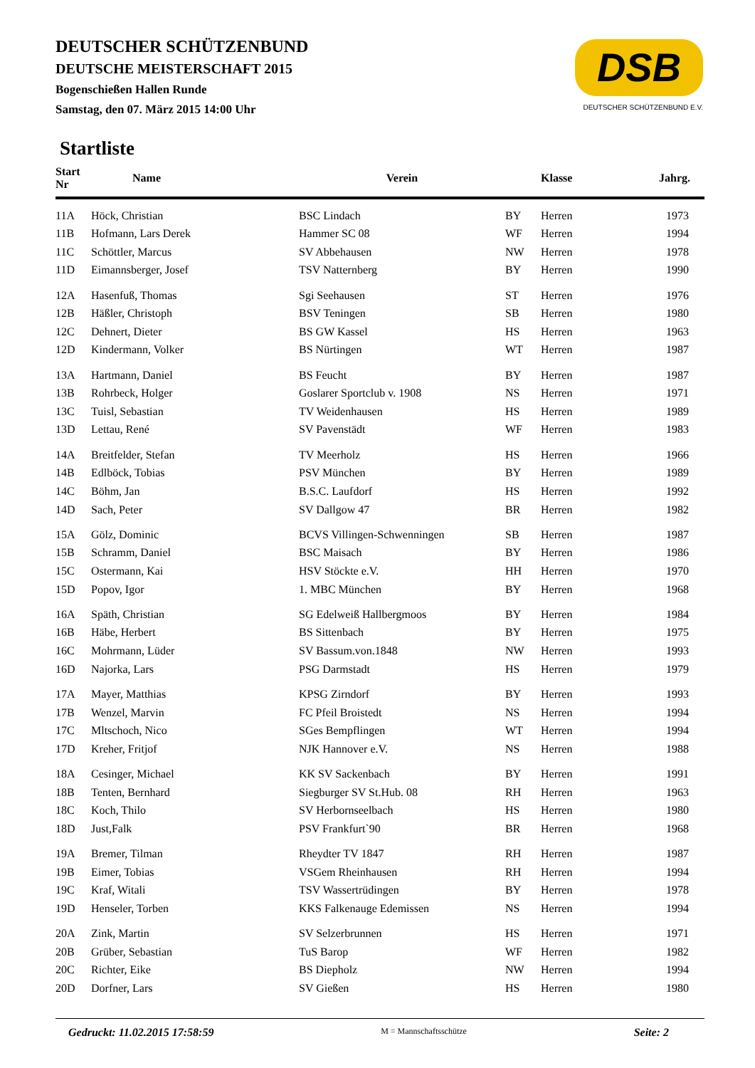DEUTSCHER SCHÜTZENBUND
DEUTSCHE MEISTERSCHAFT 2015
Bogenschießen Hallen Runde
Samstag, den 07. März 2015 14:00 Uhr
DSB
DEUTSCHER SCHÜTZENBUND E.V.
Startliste
| Start Nr | Name | Verein | | Klasse | Jahrg. |
| --- | --- | --- | --- | --- | --- |
| 11A | Höck, Christian | BSC Lindach | BY | Herren | 1973 |
| 11B | Hofmann, Lars Derek | Hammer SC 08 | WF | Herren | 1994 |
| 11C | Schöttler, Marcus | SV Abbehausen | NW | Herren | 1978 |
| 11D | Eimannsberger, Josef | TSV Natternberg | BY | Herren | 1990 |
| 12A | Hasenfuß, Thomas | Sgi Seehausen | ST | Herren | 1976 |
| 12B | Häßler, Christoph | BSV Teningen | SB | Herren | 1980 |
| 12C | Dehnert, Dieter | BS GW Kassel | HS | Herren | 1963 |
| 12D | Kindermann, Volker | BS Nürtingen | WT | Herren | 1987 |
| 13A | Hartmann, Daniel | BS Feucht | BY | Herren | 1987 |
| 13B | Rohrbeck, Holger | Goslarer Sportclub v. 1908 | NS | Herren | 1971 |
| 13C | Tuisl, Sebastian | TV Weidenhausen | HS | Herren | 1989 |
| 13D | Lettau, René | SV Pavenstädt | WF | Herren | 1983 |
| 14A | Breitfelder, Stefan | TV Meerholz | HS | Herren | 1966 |
| 14B | Edlböck, Tobias | PSV München | BY | Herren | 1989 |
| 14C | Böhm, Jan | B.S.C. Laufdorf | HS | Herren | 1992 |
| 14D | Sach, Peter | SV Dallgow 47 | BR | Herren | 1982 |
| 15A | Gölz, Dominic | BCVS Villingen-Schwenningen | SB | Herren | 1987 |
| 15B | Schramm, Daniel | BSC Maisach | BY | Herren | 1986 |
| 15C | Ostermann, Kai | HSV Stöckte e.V. | HH | Herren | 1970 |
| 15D | Popov, Igor | 1. MBC München | BY | Herren | 1968 |
| 16A | Späth, Christian | SG Edelweiß Hallbergmoos | BY | Herren | 1984 |
| 16B | Häbe, Herbert | BS Sittenbach | BY | Herren | 1975 |
| 16C | Mohrmann, Lüder | SV Bassum.von.1848 | NW | Herren | 1993 |
| 16D | Najorka, Lars | PSG Darmstadt | HS | Herren | 1979 |
| 17A | Mayer, Matthias | KPSG Zirndorf | BY | Herren | 1993 |
| 17B | Wenzel, Marvin | FC Pfeil Broistedt | NS | Herren | 1994 |
| 17C | Mltschoch, Nico | SGes Bempflingen | WT | Herren | 1994 |
| 17D | Kreher, Fritjof | NJK Hannover e.V. | NS | Herren | 1988 |
| 18A | Cesinger, Michael | KK SV Sackenbach | BY | Herren | 1991 |
| 18B | Tenten, Bernhard | Siegburger SV St.Hub. 08 | RH | Herren | 1963 |
| 18C | Koch, Thilo | SV Herbornseelbach | HS | Herren | 1980 |
| 18D | Just,Falk | PSV Frankfurt`90 | BR | Herren | 1968 |
| 19A | Bremer, Tilman | Rheydter TV 1847 | RH | Herren | 1987 |
| 19B | Eimer, Tobias | VSGem Rheinhausen | RH | Herren | 1994 |
| 19C | Kraf, Witali | TSV Wassertrüdingen | BY | Herren | 1978 |
| 19D | Henseler, Torben | KKS Falkenauge Edemissen | NS | Herren | 1994 |
| 20A | Zink, Martin | SV Selzerbrunnen | HS | Herren | 1971 |
| 20B | Grüber, Sebastian | TuS Barop | WF | Herren | 1982 |
| 20C | Richter, Eike | BS Diepholz | NW | Herren | 1994 |
| 20D | Dorfner, Lars | SV Gießen | HS | Herren | 1980 |
Gedruckt: 11.02.2015 17:58:59 M = Mannschaftsschütze Seite: 2